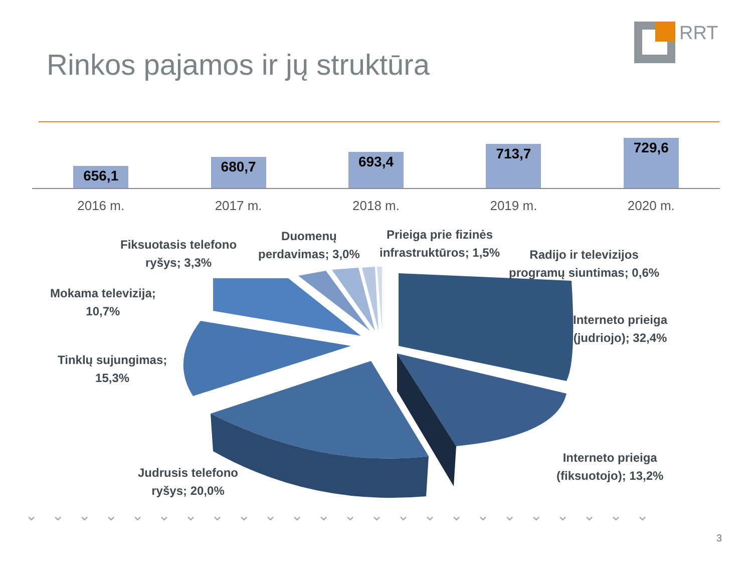Rinkos pajamos ir jų struktūra
RRT
656,1
680,7
693,4
713,7
729,6
2016 m. 2017 m. 2018 m. 2019 m. 2020 m.
Fiksuotasis telefono
ryšys; 3,3%
Duomenų
perdavimas; 3,0%
Prieiga prie fizinės
infrastruktūros; 1,5%
Radijo ir televizijos
programų siuntimas; 0,6%
Mokama televizija;
10,7%
Interneto prieiga
(judriojo); 32,4%
Tinklų sujungimas;
15,3%
Interneto prieiga
(fiksuotojo); 13,2%
Judrusis telefono
ryšys; 20,0%
⌄⌄⌄⌄⌄⌄⌄⌄⌄⌄⌄⌄⌄⌄⌄⌄⌄⌄⌄⌄⌄⌄⌄⌄
3